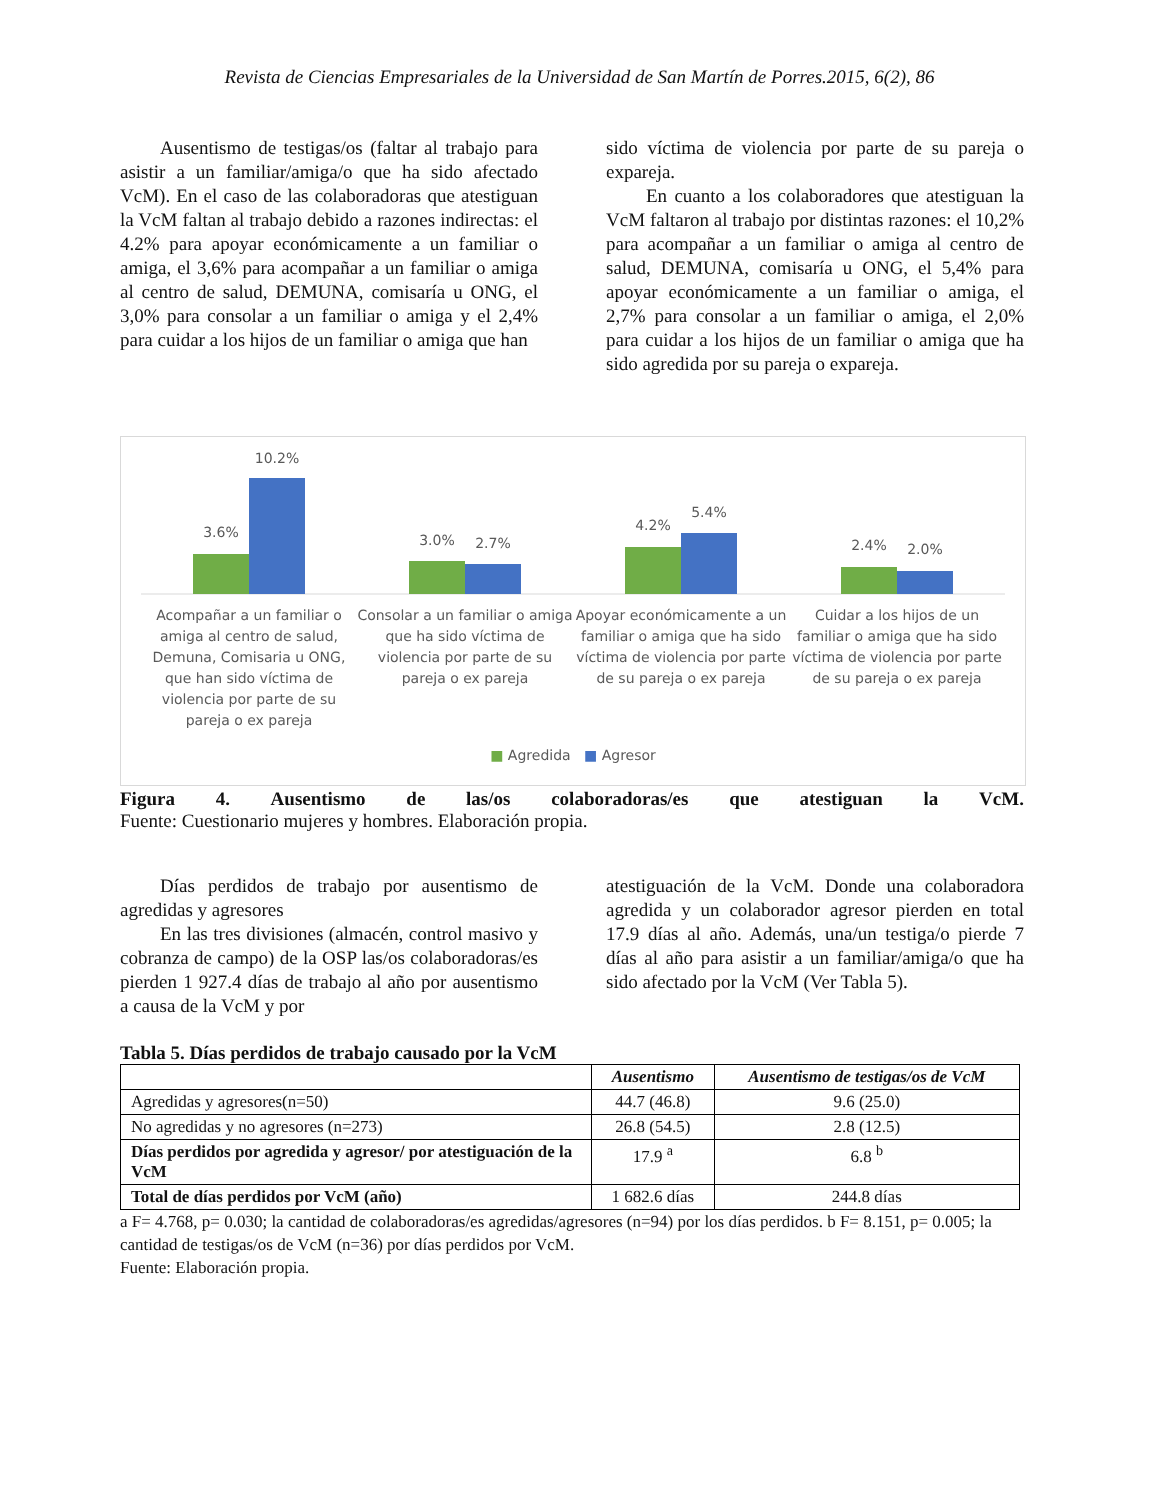Revista de Ciencias Empresariales de la Universidad de San Martín de Porres.2015, 6(2), 86
Ausentismo de testigas/os (faltar al trabajo para asistir a un familiar/amiga/o que ha sido afectado VcM). En el caso de las colaboradoras que atestiguan la VcM faltan al trabajo debido a razones indirectas: el 4.2% para apoyar económicamente a un familiar o amiga, el 3,6% para acompañar a un familiar o amiga al centro de salud, DEMUNA, comisaría u ONG, el 3,0% para consolar a un familiar o amiga y el 2,4% para cuidar a los hijos de un familiar o amiga que han
sido víctima de violencia por parte de su pareja o expareja.
En cuanto a los colaboradores que atestiguan la VcM faltaron al trabajo por distintas razones: el 10,2% para acompañar a un familiar o amiga al centro de salud, DEMUNA, comisaría u ONG, el 5,4% para apoyar económicamente a un familiar o amiga, el 2,7% para consolar a un familiar o amiga, el 2,0% para cuidar a los hijos de un familiar o amiga que ha sido agredida por su pareja o expareja.
3.6%
10.2%
3.0%
2.7%
4.2%
5.4%
2.4%
2.0%
Acompañar a un familiar o amiga al centro de salud, Demuna, Comisaria u ONG, que han sido víctima de violencia por parte de su pareja o ex pareja
Consolar a un familiar o amiga que ha sido víctima de violencia por parte de su pareja o ex pareja
Apoyar económicamente a un familiar o amiga que ha sido víctima de violencia por parte de su pareja o ex pareja
Cuidar a los hijos de un familiar o amiga que ha sido víctima de violencia por parte de su pareja o ex pareja
■ Agredida ■ Agresor
Figura 4. Ausentismo de las/os colaboradoras/es que atestiguan la VcM.
Fuente: Cuestionario mujeres y hombres. Elaboración propia.
Días perdidos de trabajo por ausentismo de agredidas y agresores
En las tres divisiones (almacén, control masivo y cobranza de campo) de la OSP las/os colaboradoras/es pierden 1 927.4 días de trabajo al año por ausentismo a causa de la VcM y por
atestiguación de la VcM. Donde una colaboradora agredida y un colaborador agresor pierden en total 17.9 días al año. Además, una/un testiga/o pierde 7 días al año para asistir a un familiar/amiga/o que ha sido afectado por la VcM (Ver Tabla 5).
Tabla 5. Días perdidos de trabajo causado por la VcM
| | Ausentismo | Ausentismo de testigas/os de VcM |
| --- | --- | --- |
| Agredidas y agresores(n=50) | 44.7 (46.8) | 9.6 (25.0) |
| No agredidas y no agresores (n=273) | 26.8 (54.5) | 2.8 (12.5) |
| Días perdidos por agredida y agresor/ por atestiguación de la VcM | 17.9 <sup>a</sup> | 6.8 <sup>b</sup> |
| Total de días perdidos por VcM (año) | 1 682.6 días | 244.8 días |
a F= 4.768, p= 0.030; la cantidad de colaboradoras/es agredidas/agresores (n=94) por los días perdidos. b F= 8.151, p= 0.005; la cantidad de testigas/os de VcM (n=36) por días perdidos por VcM.
Fuente: Elaboración propia.